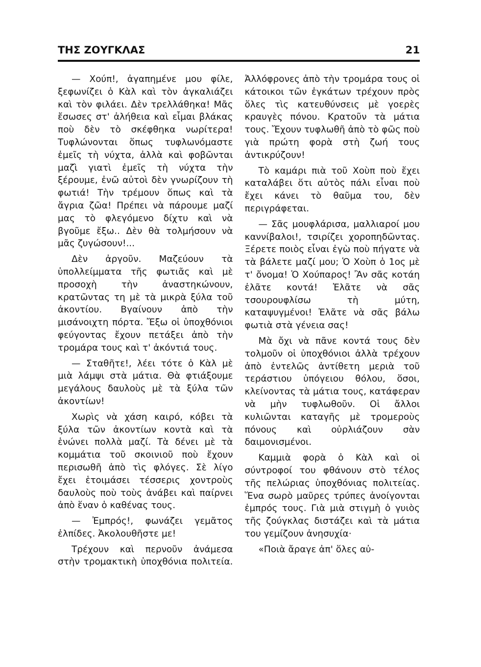ΤΗΣ ΖΟΥΓΚΛΑΣ 21
— Χούπ!, ἀγαπημένε μου φίλε, ξεφωνίζει ὁ Κὰλ καὶ τὸν ἀγκαλιάζει καὶ τὸν φιλάει. Δὲν τρελλάθηκα! Μᾶς ἔσωσες στ' ἀλήθεια καὶ εἶμαι βλάκας ποὺ δὲν τὸ σκέφθηκα νωρίτερα! Τυφλώνονται ὅπως τυφλωνόμαστε ἐμεῖς τὴ νύχτα, ἀλλὰ καὶ φοβῶνται μαζὶ γιατὶ ἐμεῖς τὴ νύχτα τὴν ξέρουμε, ἐνῶ αὐτοὶ δὲν γνωρίζουν τὴ φωτιά! Τὴν τρέμουν ὅπως καὶ τὰ ἄγρια ζῶα! Πρέπει νὰ πάρουμε μαζί μας τὸ φλεγόμενο δίχτυ καὶ νὰ βγοῦμε ἔξω.. Δὲν θὰ τολμήσουν νὰ μᾶς ζυγώσουν!...
Δὲν ἀργοῦν. Μαζεύουν τὰ ὑπολλείμματα τῆς φωτιᾶς καὶ μὲ προσοχὴ τὴν ἀναστηκώνουν, κρατῶντας τη μὲ τὰ μικρὰ ξύλα τοῦ ἀκοντίου. Βγαίνουν ἀπὸ τὴν μισάνοιχτη πόρτα. Ἔξω οἱ ὑποχθόνιοι φεύγοντας ἔχουν πετάξει ἀπὸ τὴν τρομάρα τους καὶ τ' ἀκόντιά τους.
— Σταθῆτε!, λέει τότε ὁ Κὰλ μὲ μιὰ λάμψι στὰ μάτια. Θὰ φτιάξουμε μεγάλους δαυλοὺς μὲ τὰ ξύλα τῶν ἀκοντίων!
Χωρὶς νὰ χάση καιρό, κόβει τὰ ξύλα τῶν ἀκοντίων κοντὰ καὶ τὰ ἑνώνει πολλὰ μαζί. Τὰ δένει μὲ τὰ κομμάτια τοῦ σκοινιοῦ ποὺ ἔχουν περισωθῆ ἀπὸ τὶς φλόγες. Σὲ λίγο ἔχει ἑτοιμάσει τέσσερις χοντροὺς δαυλοὺς ποὺ τοὺς ἀνάβει καὶ παίρνει ἀπὸ ἕναν ὁ καθένας τους.
— Ἐμπρός!, φωνάζει γεμᾶτος ἐλπίδες. Ἀκολουθῆστε με!
Τρέχουν καὶ περνοῦν ἀνάμεσα στὴν τρομακτικὴ ὑποχθόνια πολιτεία. Ἀλλόφρονες ἀπὸ τὴν τρομάρα τους οἱ κάτοικοι τῶν ἐγκάτων τρέχουν πρὸς ὅλες τὶς κατευθύνσεις μὲ γοερὲς κραυγὲς πόνου. Κρατοῦν τὰ μάτια τους. Ἔχουν τυφλωθῆ ἀπὸ τὸ φῶς ποὺ γιὰ πρώτη φορὰ στὴ ζωή τους ἀντικρύζουν!
Τὸ καμάρι πιὰ τοῦ Χοὺπ ποὺ ἔχει καταλάβει ὅτι αὐτὸς πάλι εἶναι ποὺ ἔχει κάνει τὸ θαῦμα του, δὲν περιγράφεται.
— Σᾶς μουφλάρισα, μαλλιαροί μου καννίβαλοι!, τσιρίζει χοροπηδῶντας. Ξέρετε ποιὸς εἶναι ἐγὼ ποὺ πήγατε νὰ τὰ βάλετε μαζί μου; Ὁ Χοὺπ ὁ 1ος μὲ τ' ὄνομα! Ὁ Χούπαρος! Ἂν σᾶς κοτάη ἐλᾶτε κοντά! Ἐλᾶτε νὰ σᾶς τσουρουφλίσω τὴ μύτη, καταψυγμένοι! Ἐλᾶτε νὰ σᾶς βάλω φωτιὰ στὰ γένεια σας!
Μὰ ὄχι νὰ πᾶνε κοντά τους δὲν τολμοῦν οἱ ὑποχθόνιοι ἀλλὰ τρέχουν ἀπὸ ἐντελῶς ἀντίθετη μεριὰ τοῦ τεράστιου ὑπόγειου θόλου, ὅσοι, κλείνοντας τὰ μάτια τους, κατάφεραν νὰ μὴν τυφλωθοῦν. Οἱ ἄλλοι κυλιῶνται καταγῆς μὲ τρομεροὺς πόνους καὶ οὐρλιάζουν σὰν δαιμονισμένοι.
Καμμιὰ φορὰ ὁ Κὰλ καὶ οἱ σύντροφοί του φθάνουν στὸ τέλος τῆς πελώριας ὑποχθόνιας πολιτείας. Ἕνα σωρὸ μαῦρες τρύπες ἀνοίγονται ἐμπρός τους. Γιὰ μιὰ στιγμὴ ὁ γυιὸς τῆς ζούγκλας διστάζει καὶ τὰ μάτια του γεμίζουν ἀνησυχία·
«Ποιὰ ἄραγε ἀπ' ὅλες αὐ-